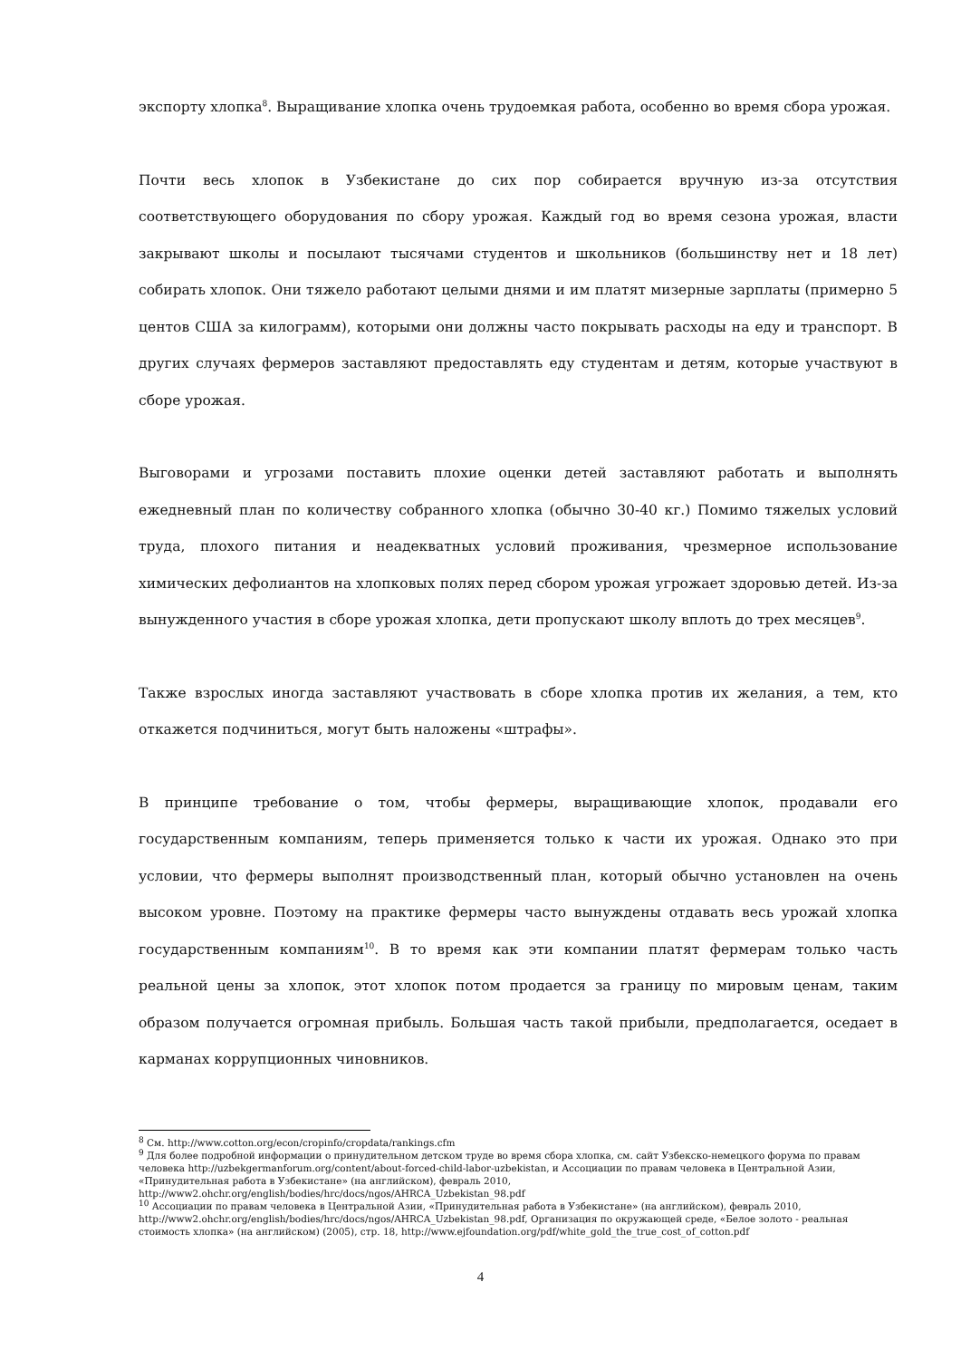экспорту хлопка<sup>8</sup>. Выращивание хлопка очень трудоемкая работа, особенно во время сбора урожая.
Почти весь хлопок в Узбекистане до сих пор собирается вручную из-за отсутствия соответствующего оборудования по сбору урожая. Каждый год во время сезона урожая, власти закрывают школы и посылают тысячами студентов и школьников (большинству нет и 18 лет) собирать хлопок. Они тяжело работают целыми днями и им платят мизерные зарплаты (примерно 5 центов США за килограмм), которыми они должны часто покрывать расходы на еду и транспорт. В других случаях фермеров заставляют предоставлять еду студентам и детям, которые участвуют в сборе урожая.
Выговорами и угрозами поставить плохие оценки детей заставляют работать и выполнять ежедневный план по количеству собранного хлопка (обычно 30-40 кг.) Помимо тяжелых условий труда, плохого питания и неадекватных условий проживания, чрезмерное использование химических дефолиантов на хлопковых полях перед сбором урожая угрожает здоровью детей. Из-за вынужденного участия в сборе урожая хлопка, дети пропускают школу вплоть до трех месяцев<sup>9</sup>.
Также взрослых иногда заставляют участвовать в сборе хлопка против их желания, а тем, кто откажется подчиниться, могут быть наложены «штрафы».
В принципе требование о том, чтобы фермеры, выращивающие хлопок, продавали его государственным компаниям, теперь применяется только к части их урожая. Однако это при условии, что фермеры выполнят производственный план, который обычно установлен на очень высоком уровне. Поэтому на практике фермеры часто вынуждены отдавать весь урожай хлопка государственным компаниям<sup>10</sup>. В то время как эти компании платят фермерам только часть реальной цены за хлопок, этот хлопок потом продается за границу по мировым ценам, таким образом получается огромная прибыль. Большая часть такой прибыли, предполагается, оседает в карманах коррупционных чиновников.
<sup>8</sup> См. http://www.cotton.org/econ/cropinfo/cropdata/rankings.cfm
<sup>9</sup> Для более подробной информации о принудительном детском труде во время сбора хлопка, см. сайт Узбекско-немецкого форума по правам человека http://uzbekgermanforum.org/content/about-forced-child-labor-uzbekistan, и Ассоциации по правам человека в Центральной Азии, «Принудительная работа в Узбекистане» (на английском), февраль 2010, http://www2.ohchr.org/english/bodies/hrc/docs/ngos/AHRCA_Uzbekistan_98.pdf
<sup>10</sup> Ассоциации по правам человека в Центральной Азии, «Принудительная работа в Узбекистане» (на английском), февраль 2010, http://www2.ohchr.org/english/bodies/hrc/docs/ngos/AHRCA_Uzbekistan_98.pdf, Организация по окружающей среде, «Белое золото - реальная стоимость хлопка» (на английском) (2005), стр. 18, http://www.ejfoundation.org/pdf/white_gold_the_true_cost_of_cotton.pdf
4